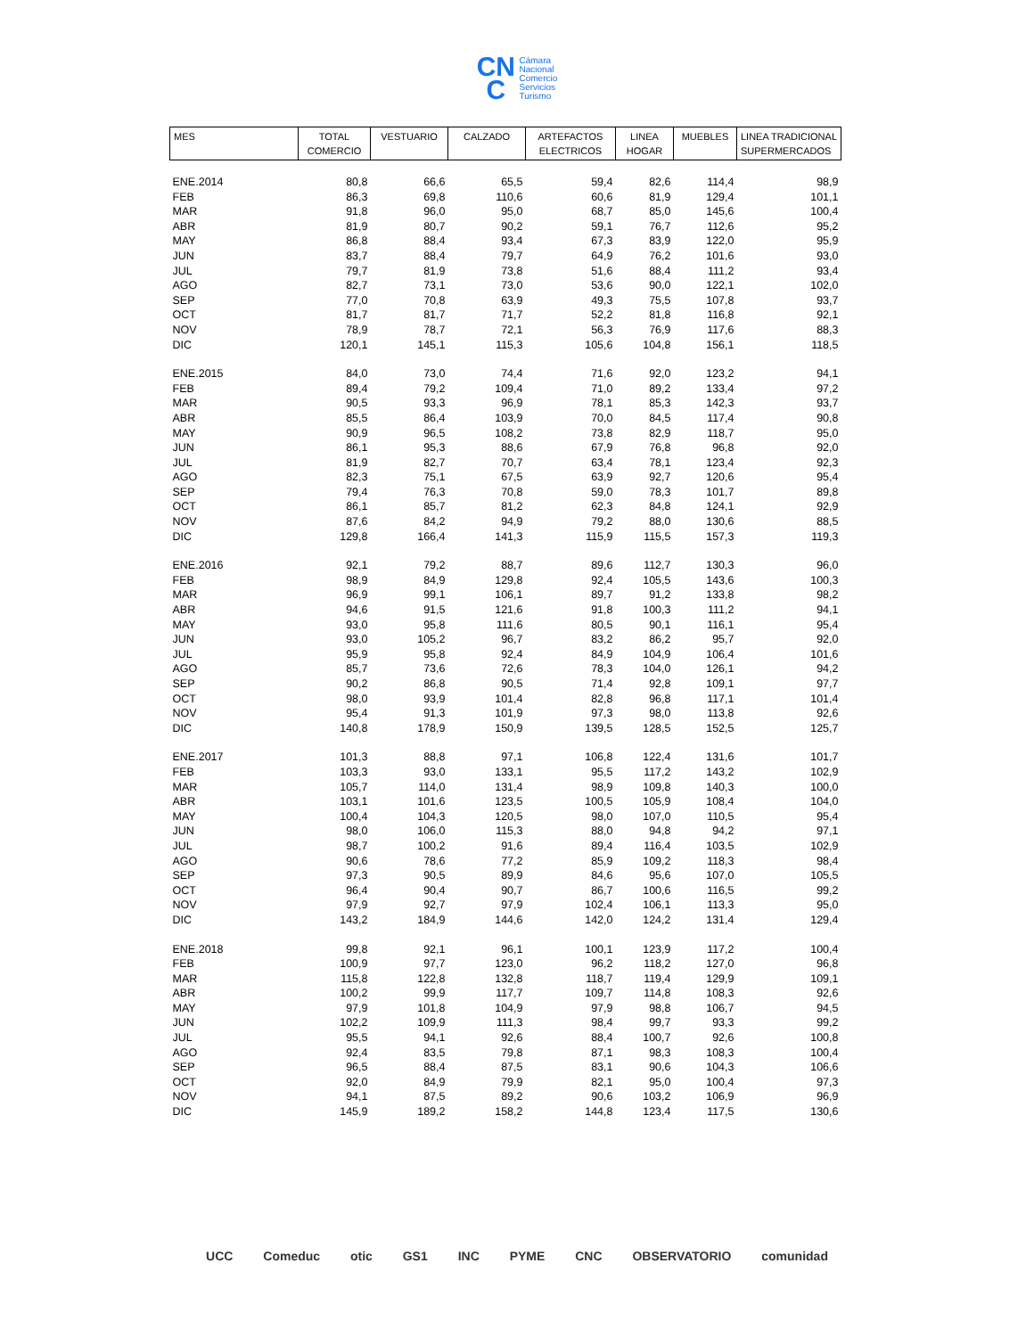CN
C Cámara
Nacional
Comercio
Servicios
Turismo
| MES | TOTAL COMERCIO | VESTUARIO | CALZADO | ARTEFACTOS ELECTRICOS | LINEA HOGAR | MUEBLES | LINEA TRADICIONAL SUPERMERCADOS |
| --- | --- | --- | --- | --- | --- | --- | --- |
| ENE.2014 | 80,8 | 66,6 | 65,5 | 59,4 | 82,6 | 114,4 | 98,9 |
| FEB | 86,3 | 69,8 | 110,6 | 60,6 | 81,9 | 129,4 | 101,1 |
| MAR | 91,8 | 96,0 | 95,0 | 68,7 | 85,0 | 145,6 | 100,4 |
| ABR | 81,9 | 80,7 | 90,2 | 59,1 | 76,7 | 112,6 | 95,2 |
| MAY | 86,8 | 88,4 | 93,4 | 67,3 | 83,9 | 122,0 | 95,9 |
| JUN | 83,7 | 88,4 | 79,7 | 64,9 | 76,2 | 101,6 | 93,0 |
| JUL | 79,7 | 81,9 | 73,8 | 51,6 | 88,4 | 111,2 | 93,4 |
| AGO | 82,7 | 73,1 | 73,0 | 53,6 | 90,0 | 122,1 | 102,0 |
| SEP | 77,0 | 70,8 | 63,9 | 49,3 | 75,5 | 107,8 | 93,7 |
| OCT | 81,7 | 81,7 | 71,7 | 52,2 | 81,8 | 116,8 | 92,1 |
| NOV | 78,9 | 78,7 | 72,1 | 56,3 | 76,9 | 117,6 | 88,3 |
| DIC | 120,1 | 145,1 | 115,3 | 105,6 | 104,8 | 156,1 | 118,5 |
| ENE.2015 | 84,0 | 73,0 | 74,4 | 71,6 | 92,0 | 123,2 | 94,1 |
| FEB | 89,4 | 79,2 | 109,4 | 71,0 | 89,2 | 133,4 | 97,2 |
| MAR | 90,5 | 93,3 | 96,9 | 78,1 | 85,3 | 142,3 | 93,7 |
| ABR | 85,5 | 86,4 | 103,9 | 70,0 | 84,5 | 117,4 | 90,8 |
| MAY | 90,9 | 96,5 | 108,2 | 73,8 | 82,9 | 118,7 | 95,0 |
| JUN | 86,1 | 95,3 | 88,6 | 67,9 | 76,8 | 96,8 | 92,0 |
| JUL | 81,9 | 82,7 | 70,7 | 63,4 | 78,1 | 123,4 | 92,3 |
| AGO | 82,3 | 75,1 | 67,5 | 63,9 | 92,7 | 120,6 | 95,4 |
| SEP | 79,4 | 76,3 | 70,8 | 59,0 | 78,3 | 101,7 | 89,8 |
| OCT | 86,1 | 85,7 | 81,2 | 62,3 | 84,8 | 124,1 | 92,9 |
| NOV | 87,6 | 84,2 | 94,9 | 79,2 | 88,0 | 130,6 | 88,5 |
| DIC | 129,8 | 166,4 | 141,3 | 115,9 | 115,5 | 157,3 | 119,3 |
| ENE.2016 | 92,1 | 79,2 | 88,7 | 89,6 | 112,7 | 130,3 | 96,0 |
| FEB | 98,9 | 84,9 | 129,8 | 92,4 | 105,5 | 143,6 | 100,3 |
| MAR | 96,9 | 99,1 | 106,1 | 89,7 | 91,2 | 133,8 | 98,2 |
| ABR | 94,6 | 91,5 | 121,6 | 91,8 | 100,3 | 111,2 | 94,1 |
| MAY | 93,0 | 95,8 | 111,6 | 80,5 | 90,1 | 116,1 | 95,4 |
| JUN | 93,0 | 105,2 | 96,7 | 83,2 | 86,2 | 95,7 | 92,0 |
| JUL | 95,9 | 95,8 | 92,4 | 84,9 | 104,9 | 106,4 | 101,6 |
| AGO | 85,7 | 73,6 | 72,6 | 78,3 | 104,0 | 126,1 | 94,2 |
| SEP | 90,2 | 86,8 | 90,5 | 71,4 | 92,8 | 109,1 | 97,7 |
| OCT | 98,0 | 93,9 | 101,4 | 82,8 | 96,8 | 117,1 | 101,4 |
| NOV | 95,4 | 91,3 | 101,9 | 97,3 | 98,0 | 113,8 | 92,6 |
| DIC | 140,8 | 178,9 | 150,9 | 139,5 | 128,5 | 152,5 | 125,7 |
| ENE.2017 | 101,3 | 88,8 | 97,1 | 106,8 | 122,4 | 131,6 | 101,7 |
| FEB | 103,3 | 93,0 | 133,1 | 95,5 | 117,2 | 143,2 | 102,9 |
| MAR | 105,7 | 114,0 | 131,4 | 98,9 | 109,8 | 140,3 | 100,0 |
| ABR | 103,1 | 101,6 | 123,5 | 100,5 | 105,9 | 108,4 | 104,0 |
| MAY | 100,4 | 104,3 | 120,5 | 98,0 | 107,0 | 110,5 | 95,4 |
| JUN | 98,0 | 106,0 | 115,3 | 88,0 | 94,8 | 94,2 | 97,1 |
| JUL | 98,7 | 100,2 | 91,6 | 89,4 | 116,4 | 103,5 | 102,9 |
| AGO | 90,6 | 78,6 | 77,2 | 85,9 | 109,2 | 118,3 | 98,4 |
| SEP | 97,3 | 90,5 | 89,9 | 84,6 | 95,6 | 107,0 | 105,5 |
| OCT | 96,4 | 90,4 | 90,7 | 86,7 | 100,6 | 116,5 | 99,2 |
| NOV | 97,9 | 92,7 | 97,9 | 102,4 | 106,1 | 113,3 | 95,0 |
| DIC | 143,2 | 184,9 | 144,6 | 142,0 | 124,2 | 131,4 | 129,4 |
| ENE.2018 | 99,8 | 92,1 | 96,1 | 100,1 | 123,9 | 117,2 | 100,4 |
| FEB | 100,9 | 97,7 | 123,0 | 96,2 | 118,2 | 127,0 | 96,8 |
| MAR | 115,8 | 122,8 | 132,8 | 118,7 | 119,4 | 129,9 | 109,1 |
| ABR | 100,2 | 99,9 | 117,7 | 109,7 | 114,8 | 108,3 | 92,6 |
| MAY | 97,9 | 101,8 | 104,9 | 97,9 | 98,8 | 106,7 | 94,5 |
| JUN | 102,2 | 109,9 | 111,3 | 98,4 | 99,7 | 93,3 | 99,2 |
| JUL | 95,5 | 94,1 | 92,6 | 88,4 | 100,7 | 92,6 | 100,8 |
| AGO | 92,4 | 83,5 | 79,8 | 87,1 | 98,3 | 108,3 | 100,4 |
| SEP | 96,5 | 88,4 | 87,5 | 83,1 | 90,6 | 104,3 | 106,6 |
| OCT | 92,0 | 84,9 | 79,9 | 82,1 | 95,0 | 100,4 | 97,3 |
| NOV | 94,1 | 87,5 | 89,2 | 90,6 | 103,2 | 106,9 | 96,9 |
| DIC | 145,9 | 189,2 | 158,2 | 144,8 | 123,4 | 117,5 | 130,6 |
UCC Comeduc otic GS1 INC PYME CNC OBSERVATORIO comunidad